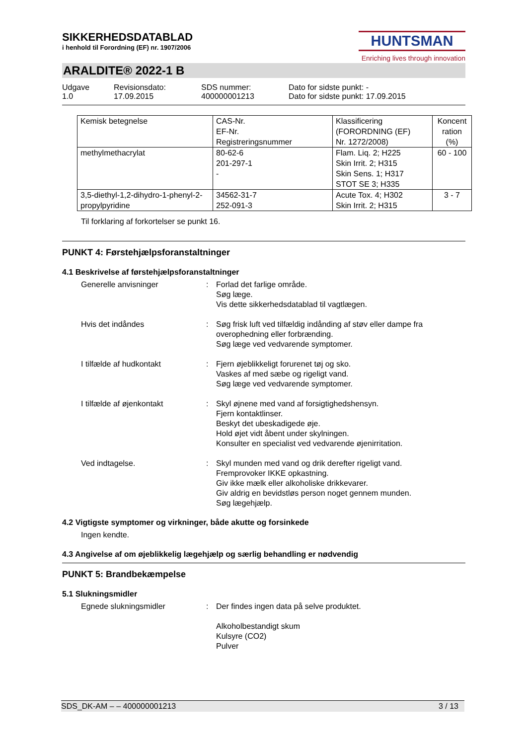SIKKERHEDSDATABLAD
i henhold til Forordning (EF) nr. 1907/2006
HUNTSMAN
Enriching lives through innovation
ARALDITE® 2022-1 B
Udgave
1.0
Revisionsdato:
17.09.2015
SDS nummer:
400000001213
Dato for sidste punkt: -
Dato for sidste punkt: 17.09.2015
| Kemisk betegnelse | CAS-Nr. EF-Nr. Registreringsnummer | Klassificering (FORORDNING (EF) Nr. 1272/2008) | Koncent ration (%) |
| methylmethacrylat | 80-62-6 201-297-1 - | Flam. Liq. 2; H225 Skin Irrit. 2; H315 Skin Sens. 1; H317 STOT SE 3; H335 | 60 - 100 |
| 3,5-diethyl-1,2-dihydro-1-phenyl-2-propylpyridine | 34562-31-7 252-091-3 | Acute Tox. 4; H302 Skin Irrit. 2; H315 | 3 - 7 |
Til forklaring af forkortelser se punkt 16.
PUNKT 4: Førstehjælpsforanstaltninger
4.1 Beskrivelse af førstehjælpsforanstaltninger
Generelle anvisninger : Forlad det farlige område.
Søg læge.
Vis dette sikkerhedsdatablad til vagtlægen.
Hvis det indåndes : Søg frisk luft ved tilfældig indånding af støv eller dampe fra overophedning eller forbrænding.
Søg læge ved vedvarende symptomer.
I tilfælde af hudkontakt : Fjern øjeblikkeligt forurenet tøj og sko.
Vaskes af med sæbe og rigeligt vand.
Søg læge ved vedvarende symptomer.
I tilfælde af øjenkontakt : Skyl øjnene med vand af forsigtighedshensyn.
Fjern kontaktlinser.
Beskyt det ubeskadigede øje.
Hold øjet vidt åbent under skylningen.
Konsulter en specialist ved vedvarende øjenirritation.
Ved indtagelse. : Skyl munden med vand og drik derefter rigeligt vand.
Fremprovoker IKKE opkastning.
Giv ikke mælk eller alkoholiske drikkevarer.
Giv aldrig en bevidstløs person noget gennem munden.
Søg lægehjælp.
4.2 Vigtigste symptomer og virkninger, både akutte og forsinkede
Ingen kendte.
4.3 Angivelse af om øjeblikkelig lægehjælp og særlig behandling er nødvendig
PUNKT 5: Brandbekæmpelse
5.1 Slukningsmidler
Egnede slukningsmidler : Der findes ingen data på selve produktet.
Alkoholbestandigt skum
Kulsyre (CO2)
Pulver
SDS_DK-AM – – 400000001213 3 / 13